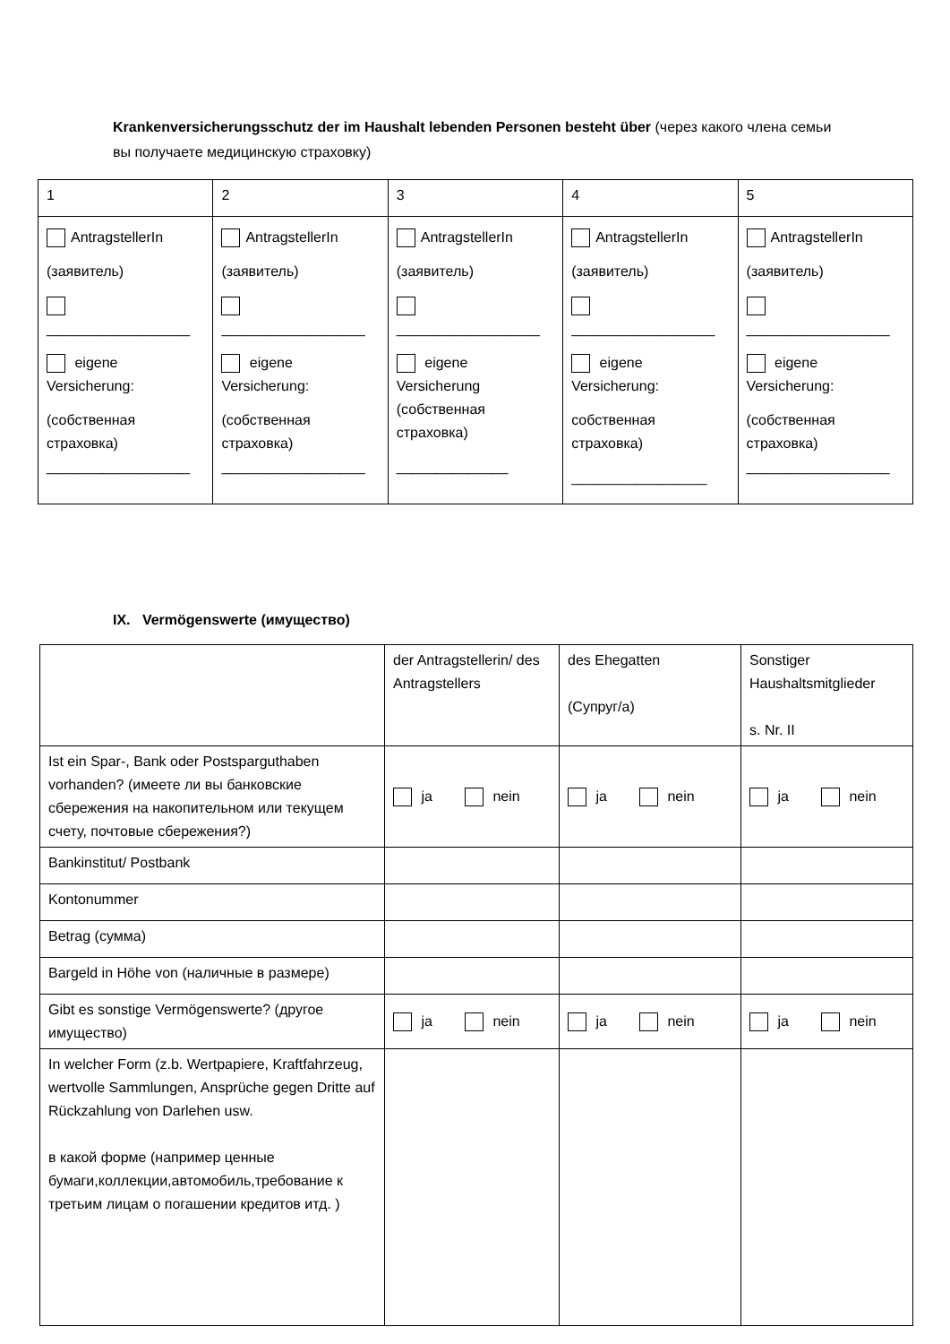Krankenversicherungsschutz der im Haushalt lebenden Personen besteht über (через какого члена семьи вы получаете медицинскую страховку)
| 1 | 2 | 3 | 4 | 5 |
| AntragstellerIn (заявитель) __________________ eigene Versicherung: (собственная страховка) __________________ | AntragstellerIn (заявитель) __________________ eigene Versicherung: (собственная страховка) __________________ | AntragstellerIn (заявитель) __________________ eigene Versicherung (собственная страховка) ______________ | AntragstellerIn (заявитель) __________________ eigene Versicherung: собственная страховка) _________________ | AntragstellerIn (заявитель) __________________ eigene Versicherung: (собственная страховка) __________________ |
IX. Vermögenswerte (имущество)
| | der Antragstellerin/ des Antragstellers | des Ehegatten (Супруг/а) | Sonstiger Haushaltsmitglieder s. Nr. II |
| Ist ein Spar-, Bank oder Postsparguthaben vorhanden? (имеете ли вы банковские сбережения на накопительном или текущем счету, почтовые сбережения?) | ja nein | ja nein | ja nein |
| Bankinstitut/ Postbank | | | |
| Kontonummer | | | |
| Betrag (сумма) | | | |
| Bargeld in Höhe von (наличные в размере) | | | |
| Gibt es sonstige Vermögenswerte? (другое имущество) | ja nein | ja nein | ja nein |
| In welcher Form (z.b. Wertpapiere, Kraftfahrzeug, wertvolle Sammlungen, Ansprüche gegen Dritte auf Rückzahlung von Darlehen usw. в какой форме (например ценные бумаги,коллекции,автомобиль,требование к третьим лицам о погашении кредитов итд. ) | | | |